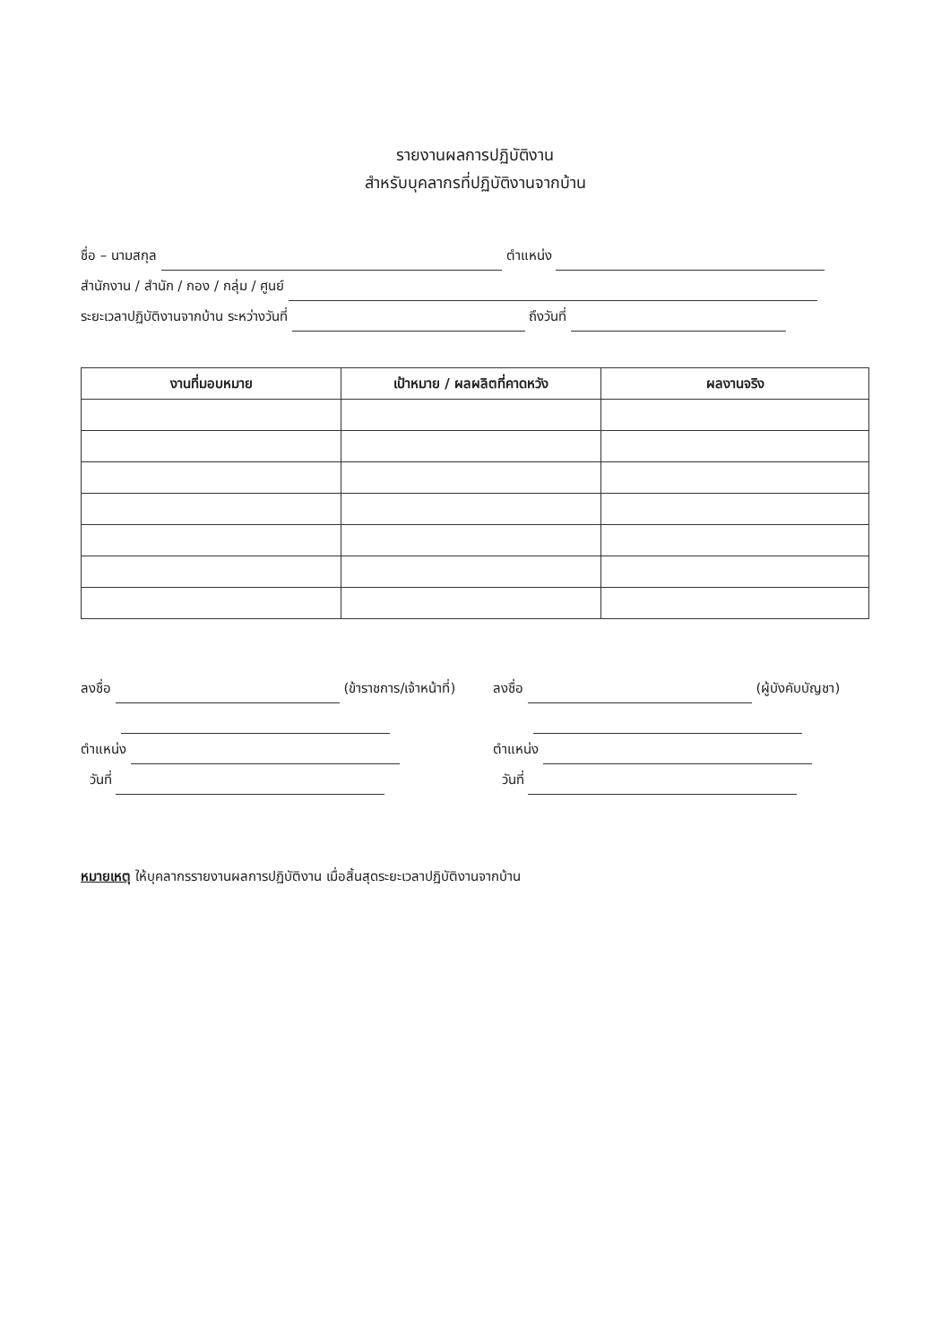รายงานผลการปฏิบัติงาน
สำหรับบุคลากรที่ปฏิบัติงานจากบ้าน
ชื่อ – นามสกุล ตำแหน่ง
สำนักงาน / สำนัก / กอง / กลุ่ม / ศูนย์
ระยะเวลาปฏิบัติงานจากบ้าน ระหว่างวันที่ ถึงวันที่
| งานที่มอบหมาย | เป้าหมาย / ผลผลิตที่คาดหวัง | ผลงานจริง |
| --- | --- | --- |
ลงชื่อ (ข้าราชการ/เจ้าหน้าที่)
ตำแหน่ง
วันที่
ลงชื่อ (ผู้บังคับบัญชา)
ตำแหน่ง
วันที่
หมายเหตุ ให้บุคลากรรายงานผลการปฏิบัติงาน เมื่อสิ้นสุดระยะเวลาปฏิบัติงานจากบ้าน